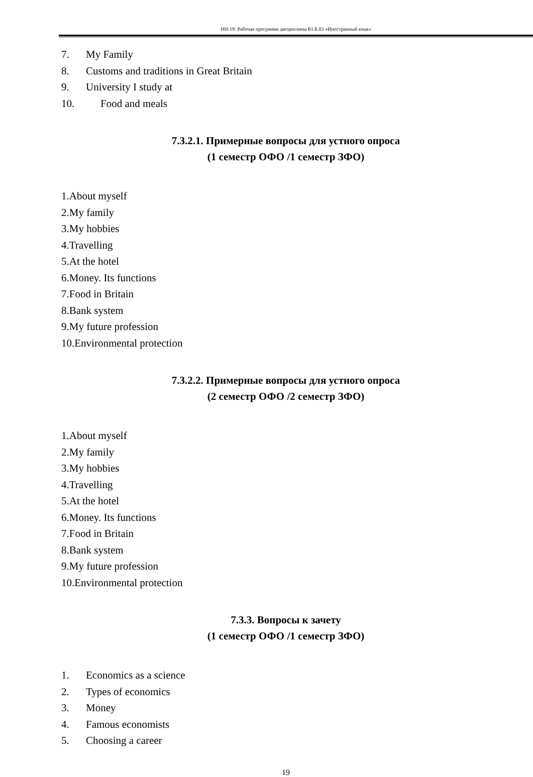НН-19: Рабочая программа дисциплины Б1.Б.03 «Иностранный язык»
7. My Family
8. Customs and traditions in Great Britain
9. University I study at
10. Food and meals
7.3.2.1. Примерные вопросы для устного опроса
(1 семестр ОФО /1 семестр ЗФО)
1.About myself
2.My family
3.My hobbies
4.Travelling
5.At the hotel
6.Money. Its functions
7.Food in Britain
8.Bank system
9.My future profession
10.Environmental protection
7.3.2.2. Примерные вопросы для устного опроса
(2 семестр ОФО /2 семестр ЗФО)
1.About myself
2.My family
3.My hobbies
4.Travelling
5.At the hotel
6.Money. Its functions
7.Food in Britain
8.Bank system
9.My future profession
10.Environmental protection
7.3.3. Вопросы к зачету
(1 семестр ОФО /1 семестр ЗФО)
1. Economics as a science
2. Types of economics
3. Money
4. Famous economists
5. Choosing a career
19